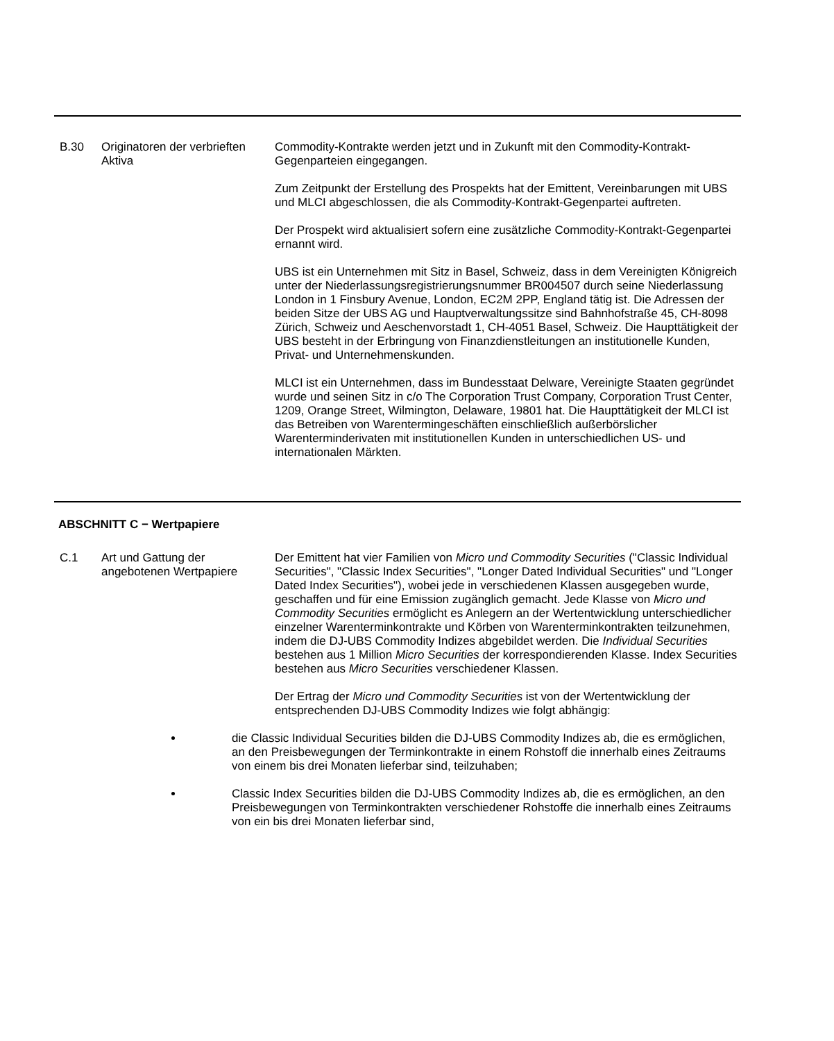| B.30 | Originatoren der verbrieften Aktiva | Commodity-Kontrakte werden jetzt und in Zukunft mit den Commodity-Kontrakt-Gegenparteien eingegangen. Zum Zeitpunkt der Erstellung des Prospekts hat der Emittent, Vereinbarungen mit UBS und MLCI abgeschlossen, die als Commodity-Kontrakt-Gegenpartei auftreten. Der Prospekt wird aktualisiert sofern eine zusätzliche Commodity-Kontrakt-Gegenpartei ernannt wird. UBS ist ein Unternehmen mit Sitz in Basel, Schweiz, dass in dem Vereinigten Königreich unter der Niederlassungsregistrierungsnummer BR004507 durch seine Niederlassung London in 1 Finsbury Avenue, London, EC2M 2PP, England tätig ist. Die Adressen der beiden Sitze der UBS AG und Hauptverwaltungssitze sind Bahnhofstraße 45, CH-8098 Zürich, Schweiz und Aeschenvorstadt 1, CH-4051 Basel, Schweiz. Die Haupttätigkeit der UBS besteht in der Erbringung von Finanzdienstleitungen an institutionelle Kunden, Privat- und Unternehmenskunden. MLCI ist ein Unternehmen, dass im Bundesstaat Delware, Vereinigte Staaten gegründet wurde und seinen Sitz in c/o The Corporation Trust Company, Corporation Trust Center, 1209, Orange Street, Wilmington, Delaware, 19801 hat. Die Haupttätigkeit der MLCI ist das Betreiben von Warentermingeschäften einschließlich außerbörslicher Warenterminderivaten mit institutionellen Kunden in unterschiedlichen US- und internationalen Märkten. |
ABSCHNITT C − Wertpapiere
| C.1 | Art und Gattung der angebotenen Wertpapiere | Der Emittent hat vier Familien von Micro und Commodity Securities ("Classic Individual Securities", "Classic Index Securities", "Longer Dated Individual Securities" und "Longer Dated Index Securities"), wobei jede in verschiedenen Klassen ausgegeben wurde, geschaffen und für eine Emission zugänglich gemacht. Jede Klasse von Micro und Commodity Securities ermöglicht es Anlegern an der Wertentwicklung unterschiedlicher einzelner Warenterminkontrakte und Körben von Warenterminkontrakten teilzunehmen, indem die DJ-UBS Commodity Indizes abgebildet werden. Die Individual Securities bestehen aus 1 Million Micro Securities der korrespondierenden Klasse. Index Securities bestehen aus Micro Securities verschiedener Klassen. Der Ertrag der Micro und Commodity Securities ist von der Wertentwicklung der entsprechenden DJ-UBS Commodity Indizes wie folgt abhängig: |
die Classic Individual Securities bilden die DJ-UBS Commodity Indizes ab, die es ermöglichen, an den Preisbewegungen der Terminkontrakte in einem Rohstoff die innerhalb eines Zeitraums von einem bis drei Monaten lieferbar sind, teilzuhaben;
Classic Index Securities bilden die DJ-UBS Commodity Indizes ab, die es ermöglichen, an den Preisbewegungen von Terminkontrakten verschiedener Rohstoffe die innerhalb eines Zeitraums von ein bis drei Monaten lieferbar sind,